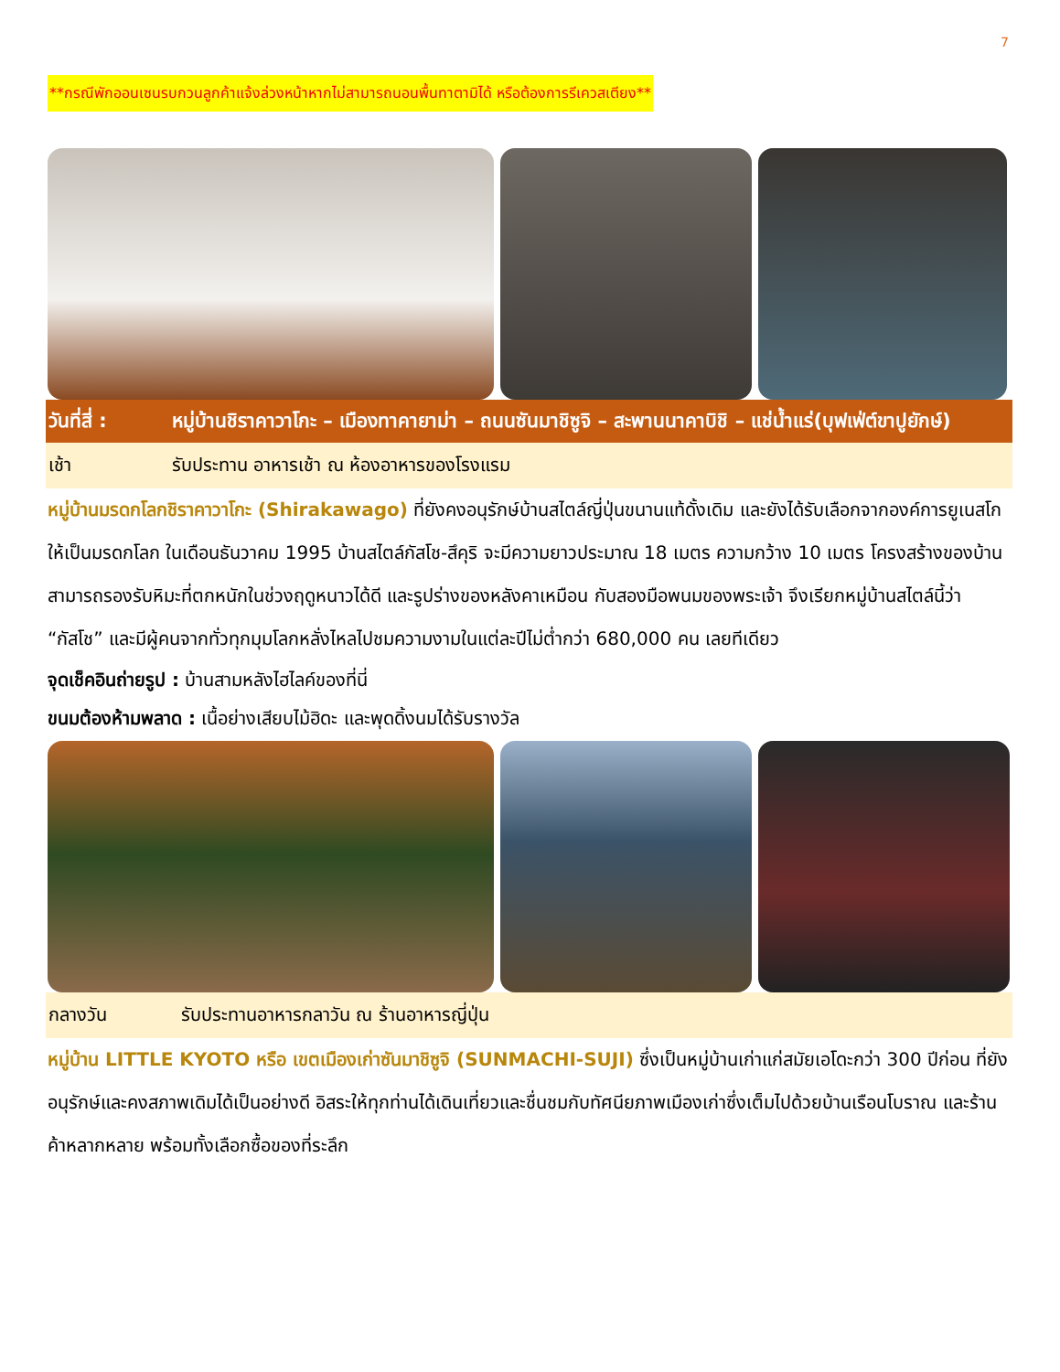7
**กรณีพักออนเซนรบกวนลูกค้าแจ้งล่วงหน้าหากไม่สามารถนอนพื้นทาตามิได้ หรือต้องการรีเควสเตียง**
วันที่สี่ :
หมู่บ้านชิราคาวาโกะ – เมืองทาคายาม่า – ถนนซันมาชิซูจิ – สะพานนาคาบิชิ – แช่น้ำแร่(บุฟเฟ่ต์ขาปูยักษ์)
เช้า รับประทาน อาหารเช้า ณ ห้องอาหารของโรงแรม
หมู่บ้านมรดกโลกชิราคาวาโกะ (Shirakawago) ที่ยังคงอนุรักษ์บ้านสไตล์ญี่ปุ่นขนานแท้ดั้งเดิม และยังได้รับเลือกจากองค์การยูเนสโกให้เป็นมรดกโลก ในเดือนธันวาคม 1995 บ้านสไตล์กัสโช-สึคุริ จะมีความยาวประมาณ 18 เมตร ความกว้าง 10 เมตร โครงสร้างของบ้านสามารถรองรับหิมะที่ตกหนักในช่วงฤดูหนาวได้ดี และรูปร่างของหลังคาเหมือน กับสองมือพนมของพระเจ้า จึงเรียกหมู่บ้านสไตล์นี้ว่า “กัสโช” และมีผู้คนจากทั่วทุกมุมโลกหลั่งไหลไปชมความงามในแต่ละปีไม่ต่ำกว่า 680,000 คน เลยทีเดียว
จุดเช็คอินถ่ายรูป : บ้านสามหลังไฮไลค์ของที่นี่
ขนมต้องห้ามพลาด : เนื้อย่างเสียบไม้ฮิดะ และพุดดิ้งนมได้รับรางวัล
กลางวัน รับประทานอาหารกลาวัน ณ ร้านอาหารญี่ปุ่น
หมู่บ้าน LITTLE KYOTO หรือ เขตเมืองเก่าซันมาชิซูจิ (SUNMACHI-SUJI) ซึ่งเป็นหมู่บ้านเก่าแก่สมัยเอโดะกว่า 300 ปีก่อน ที่ยังอนุรักษ์และคงสภาพเดิมได้เป็นอย่างดี อิสระให้ทุกท่านได้เดินเที่ยวและชื่นชมกับทัศนียภาพเมืองเก่าซึ่งเต็มไปด้วยบ้านเรือนโบราณ และร้านค้าหลากหลาย พร้อมทั้งเลือกซื้อของที่ระลึก